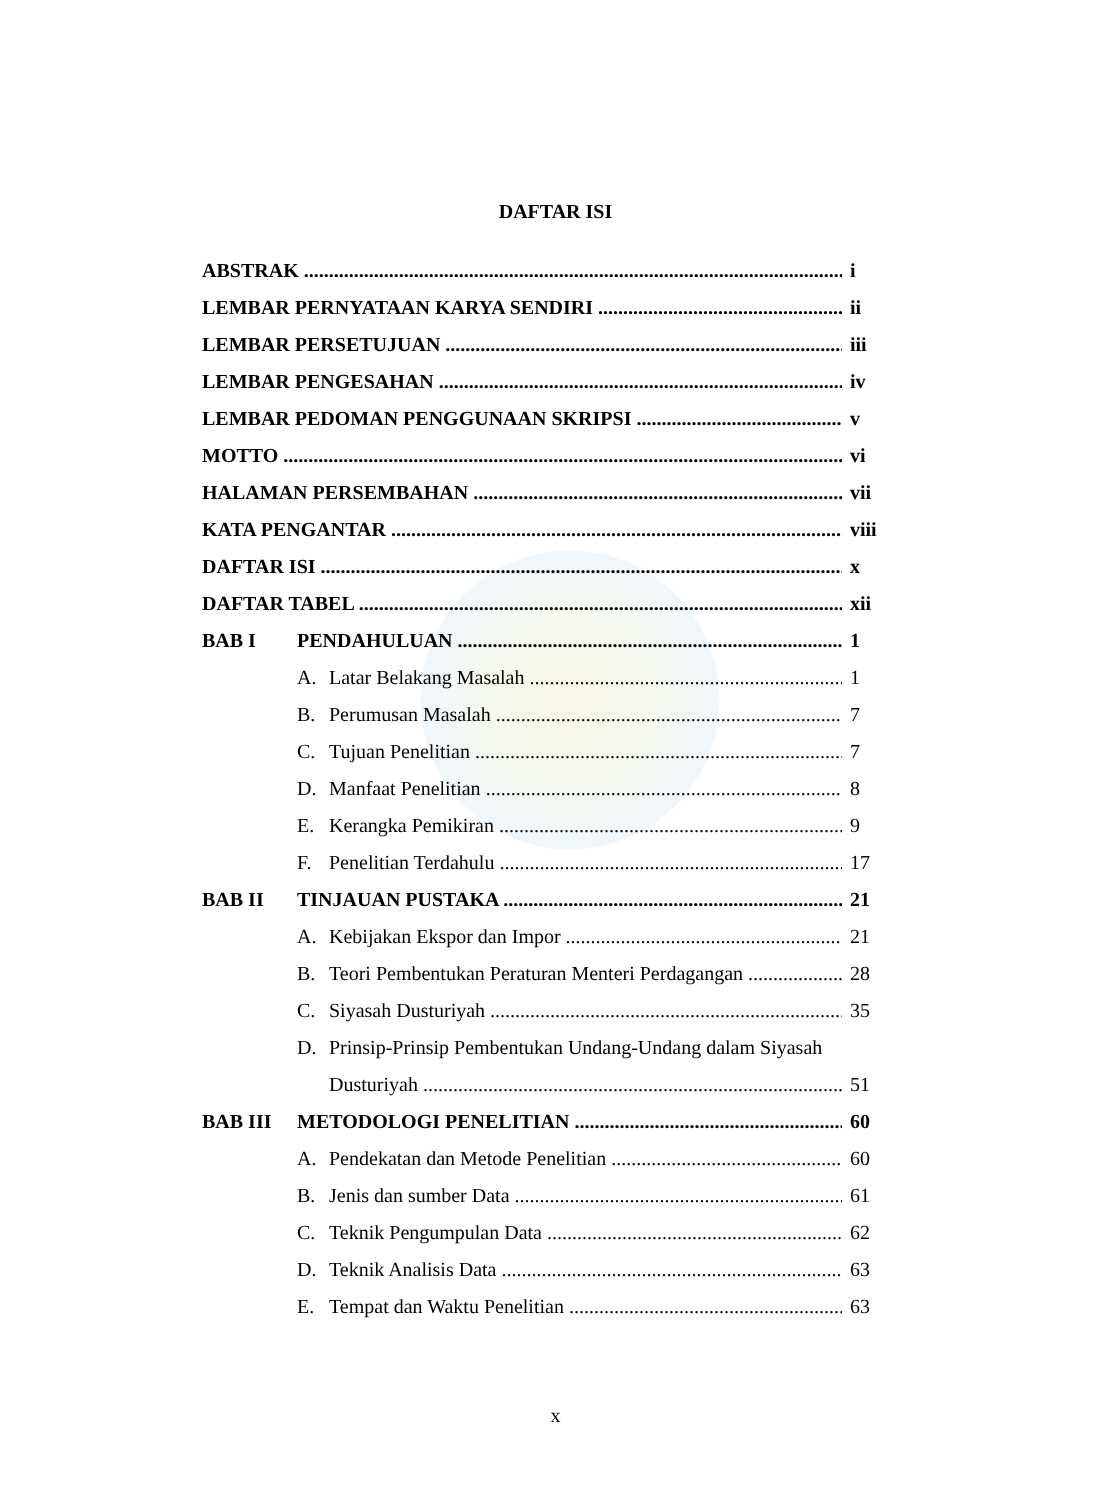DAFTAR ISI
ABSTRAK i
LEMBAR PERNYATAAN KARYA SENDIRI ii
LEMBAR PERSETUJUAN iii
LEMBAR PENGESAHAN iv
LEMBAR PEDOMAN PENGGUNAAN SKRIPSI v
MOTTO vi
HALAMAN PERSEMBAHAN vii
KATA PENGANTAR viii
DAFTAR ISI x
DAFTAR TABEL xii
BAB I PENDAHULUAN 1
A. Latar Belakang Masalah 1
B. Perumusan Masalah 7
C. Tujuan Penelitian 7
D. Manfaat Penelitian 8
E. Kerangka Pemikiran 9
F. Penelitian Terdahulu 17
BAB II TINJAUAN PUSTAKA 21
A. Kebijakan Ekspor dan Impor 21
B. Teori Pembentukan Peraturan Menteri Perdagangan 28
C. Siyasah Dusturiyah 35
D. Prinsip-Prinsip Pembentukan Undang-Undang dalam Siyasah
Dusturiyah 51
BAB III METODOLOGI PENELITIAN 60
A. Pendekatan dan Metode Penelitian 60
B. Jenis dan sumber Data 61
C. Teknik Pengumpulan Data 62
D. Teknik Analisis Data 63
E. Tempat dan Waktu Penelitian 63
x